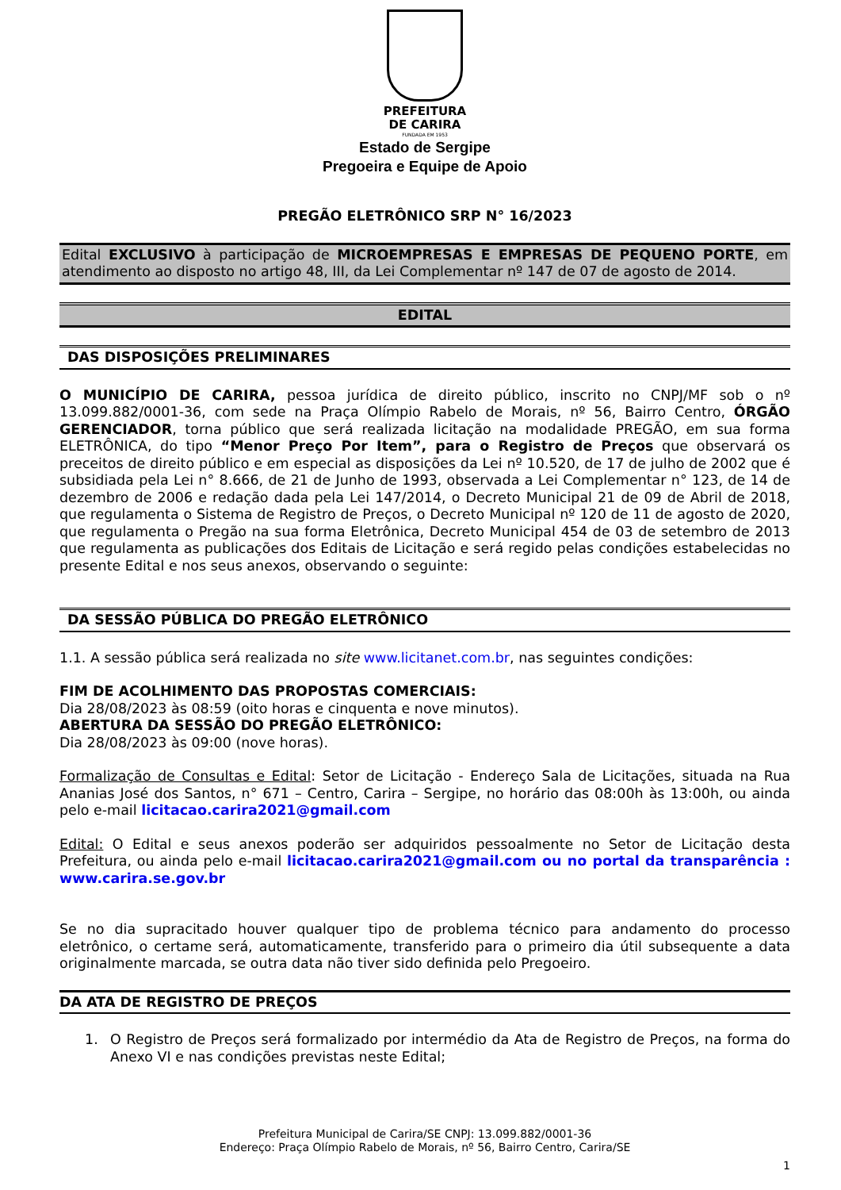PREFEITURA
DE CARIRA
FUNDADA EM 1953
Estado de Sergipe
Pregoeira e Equipe de Apoio
PREGÃO ELETRÔNICO SRP N° 16/2023
Edital EXCLUSIVO à participação de MICROEMPRESAS E EMPRESAS DE PEQUENO PORTE, em atendimento ao disposto no artigo 48, III, da Lei Complementar nº 147 de 07 de agosto de 2014.
EDITAL
DAS DISPOSIÇÕES PRELIMINARES
O MUNICÍPIO DE CARIRA, pessoa jurídica de direito público, inscrito no CNPJ/MF sob o nº 13.099.882/0001-36, com sede na Praça Olímpio Rabelo de Morais, nº 56, Bairro Centro, ÓRGÃO GERENCIADOR, torna público que será realizada licitação na modalidade PREGÃO, em sua forma ELETRÔNICA, do tipo “Menor Preço Por Item”, para o Registro de Preços que observará os preceitos de direito público e em especial as disposições da Lei nº 10.520, de 17 de julho de 2002 que é subsidiada pela Lei n° 8.666, de 21 de Junho de 1993, observada a Lei Complementar n° 123, de 14 de dezembro de 2006 e redação dada pela Lei 147/2014, o Decreto Municipal 21 de 09 de Abril de 2018, que regulamenta o Sistema de Registro de Preços, o Decreto Municipal nº 120 de 11 de agosto de 2020, que regulamenta o Pregão na sua forma Eletrônica, Decreto Municipal 454 de 03 de setembro de 2013 que regulamenta as publicações dos Editais de Licitação e será regido pelas condições estabelecidas no presente Edital e nos seus anexos, observando o seguinte:
DA SESSÃO PÚBLICA DO PREGÃO ELETRÔNICO
1.1. A sessão pública será realizada no site www.licitanet.com.br, nas seguintes condições:
FIM DE ACOLHIMENTO DAS PROPOSTAS COMERCIAIS:
Dia 28/08/2023 às 08:59 (oito horas e cinquenta e nove minutos).
ABERTURA DA SESSÃO DO PREGÃO ELETRÔNICO:
Dia 28/08/2023 às 09:00 (nove horas).
Formalização de Consultas e Edital: Setor de Licitação - Endereço Sala de Licitações, situada na Rua Ananias José dos Santos, n° 671 – Centro, Carira – Sergipe, no horário das 08:00h às 13:00h, ou ainda pelo e-mail licitacao.carira2021@gmail.com
Edital: O Edital e seus anexos poderão ser adquiridos pessoalmente no Setor de Licitação desta Prefeitura, ou ainda pelo e-mail licitacao.carira2021@gmail.com ou no portal da transparência : www.carira.se.gov.br
Se no dia supracitado houver qualquer tipo de problema técnico para andamento do processo eletrônico, o certame será, automaticamente, transferido para o primeiro dia útil subsequente a data originalmente marcada, se outra data não tiver sido definida pelo Pregoeiro.
DA ATA DE REGISTRO DE PREÇOS
1. O Registro de Preços será formalizado por intermédio da Ata de Registro de Preços, na forma do Anexo VI e nas condições previstas neste Edital;
Prefeitura Municipal de Carira/SE CNPJ: 13.099.882/0001-36
Endereço: Praça Olímpio Rabelo de Morais, nº 56, Bairro Centro, Carira/SE
1